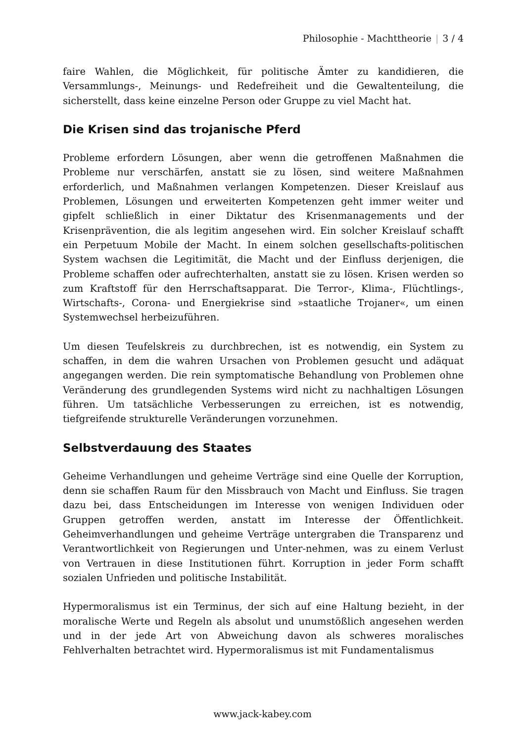Philosophie - Machttheorie | 3 / 4
faire Wahlen, die Möglichkeit, für politische Ämter zu kandidieren, die Versammlungs-, Meinungs- und Redefreiheit und die Gewaltenteilung, die sicherstellt, dass keine einzelne Person oder Gruppe zu viel Macht hat.
Die Krisen sind das trojanische Pferd
Probleme erfordern Lösungen, aber wenn die getroffenen Maßnahmen die Probleme nur verschärfen, anstatt sie zu lösen, sind weitere Maßnahmen erforderlich, und Maßnahmen verlangen Kompetenzen. Dieser Kreislauf aus Problemen, Lösungen und erweiterten Kompetenzen geht immer weiter und gipfelt schließlich in einer Diktatur des Krisenmanagements und der Krisenprävention, die als legitim angesehen wird. Ein solcher Kreislauf schafft ein Perpetuum Mobile der Macht. In einem solchen gesellschafts-politischen System wachsen die Legitimität, die Macht und der Einfluss derjenigen, die Probleme schaffen oder aufrechterhalten, anstatt sie zu lösen. Krisen werden so zum Kraftstoff für den Herrschaftsapparat. Die Terror-, Klima-, Flüchtlings-, Wirtschafts-, Corona- und Energiekrise sind »staatliche Trojaner«, um einen Systemwechsel herbeizuführen.
Um diesen Teufelskreis zu durchbrechen, ist es notwendig, ein System zu schaffen, in dem die wahren Ursachen von Problemen gesucht und adäquat angegangen werden. Die rein symptomatische Behandlung von Problemen ohne Veränderung des grundlegenden Systems wird nicht zu nachhaltigen Lösungen führen. Um tatsächliche Verbesserungen zu erreichen, ist es notwendig, tiefgreifende strukturelle Veränderungen vorzunehmen.
Selbstverdauung des Staates
Geheime Verhandlungen und geheime Verträge sind eine Quelle der Korruption, denn sie schaffen Raum für den Missbrauch von Macht und Einfluss. Sie tragen dazu bei, dass Entscheidungen im Interesse von wenigen Individuen oder Gruppen getroffen werden, anstatt im Interesse der Öffentlichkeit. Geheimverhandlungen und geheime Verträge untergraben die Transparenz und Verantwortlichkeit von Regierungen und Unter-nehmen, was zu einem Verlust von Vertrauen in diese Institutionen führt. Korruption in jeder Form schafft sozialen Unfrieden und politische Instabilität.
Hypermoralismus ist ein Terminus, der sich auf eine Haltung bezieht, in der moralische Werte und Regeln als absolut und unumstößlich angesehen werden und in der jede Art von Abweichung davon als schweres moralisches Fehlverhalten betrachtet wird. Hypermoralismus ist mit Fundamentalismus
www.jack-kabey.com